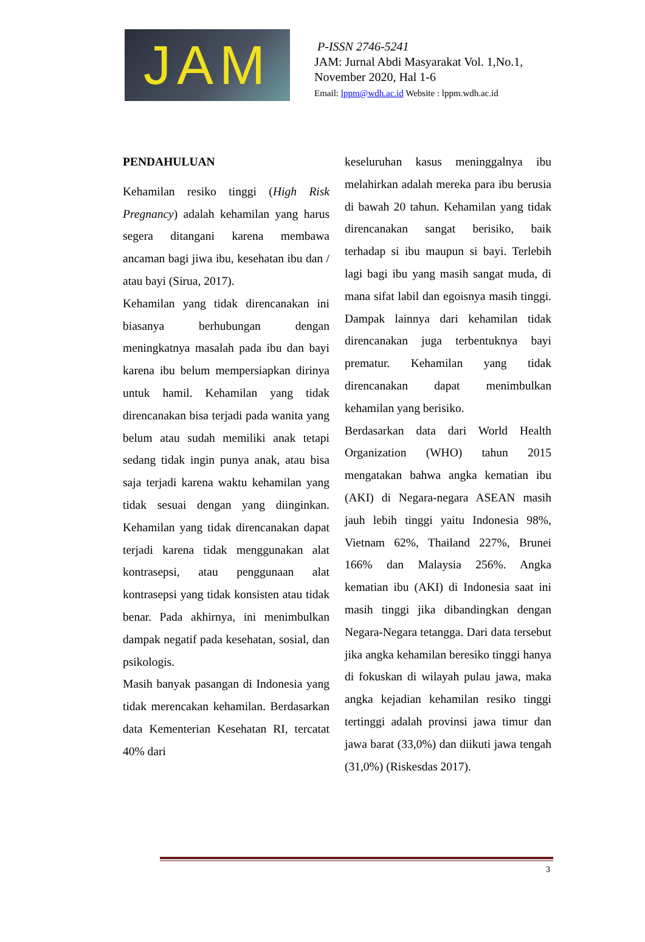JAM
P-ISSN 2746-5241
JAM: Jurnal Abdi Masyarakat Vol. 1,No.1,
November 2020, Hal 1-6
Email: lppm@wdh.ac.id Website : lppm.wdh.ac.id
PENDAHULUAN
Kehamilan resiko tinggi (High Risk Pregnancy) adalah kehamilan yang harus segera ditangani karena membawa ancaman bagi jiwa ibu, kesehatan ibu dan / atau bayi (Sirua, 2017).
Kehamilan yang tidak direncanakan ini biasanya berhubungan dengan meningkatnya masalah pada ibu dan bayi karena ibu belum mempersiapkan dirinya untuk hamil. Kehamilan yang tidak direncanakan bisa terjadi pada wanita yang belum atau sudah memiliki anak tetapi sedang tidak ingin punya anak, atau bisa saja terjadi karena waktu kehamilan yang tidak sesuai dengan yang diinginkan. Kehamilan yang tidak direncanakan dapat terjadi karena tidak menggunakan alat kontrasepsi, atau penggunaan alat kontrasepsi yang tidak konsisten atau tidak benar. Pada akhirnya, ini menimbulkan dampak negatif pada kesehatan, sosial, dan psikologis.
Masih banyak pasangan di Indonesia yang tidak merencakan kehamilan. Berdasarkan data Kementerian Kesehatan RI, tercatat 40% dari
keseluruhan kasus meninggalnya ibu melahirkan adalah mereka para ibu berusia di bawah 20 tahun. Kehamilan yang tidak direncanakan sangat berisiko, baik terhadap si ibu maupun si bayi. Terlebih lagi bagi ibu yang masih sangat muda, di mana sifat labil dan egoisnya masih tinggi. Dampak lainnya dari kehamilan tidak direncanakan juga terbentuknya bayi prematur. Kehamilan yang tidak direncanakan dapat menimbulkan kehamilan yang berisiko.
Berdasarkan data dari World Health Organization (WHO) tahun 2015 mengatakan bahwa angka kematian ibu (AKI) di Negara-negara ASEAN masih jauh lebih tinggi yaitu Indonesia 98%, Vietnam 62%, Thailand 227%, Brunei 166% dan Malaysia 256%. Angka kematian ibu (AKI) di Indonesia saat ini masih tinggi jika dibandingkan dengan Negara-Negara tetangga. Dari data tersebut jika angka kehamilan beresiko tinggi hanya di fokuskan di wilayah pulau jawa, maka angka kejadian kehamilan resiko tinggi tertinggi adalah provinsi jawa timur dan jawa barat (33,0%) dan diikuti jawa tengah (31,0%) (Riskesdas 2017).
3